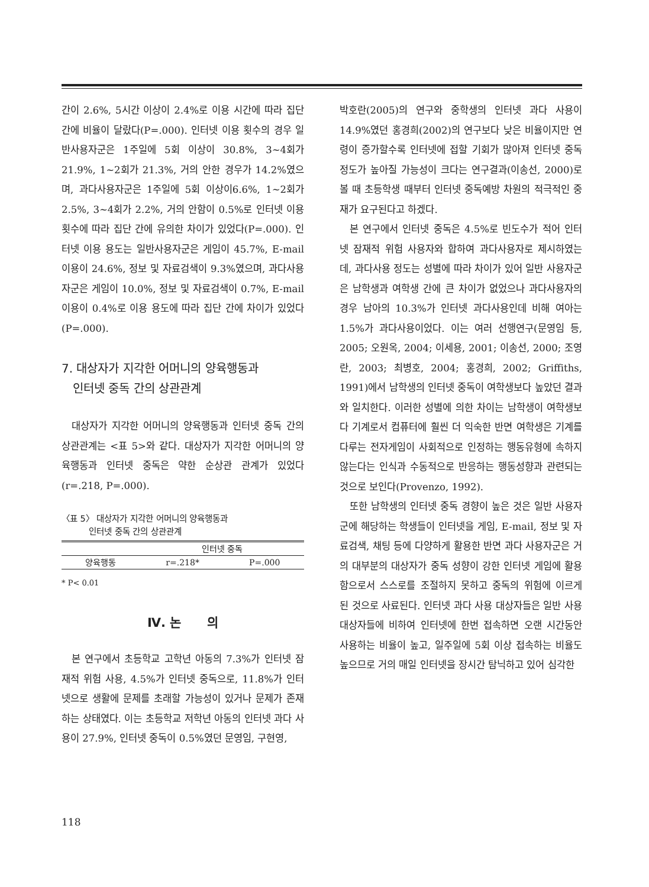간이 2.6%, 5시간 이상이 2.4%로 이용 시간에 따라 집단 간에 비율이 달랐다(P=.000). 인터넷 이용 횟수의 경우 일반사용자군은 1주일에 5회 이상이 30.8%, 3~4회가 21.9%, 1~2회가 21.3%, 거의 안한 경우가 14.2%였으며, 과다사용자군은 1주일에 5회 이상이6.6%, 1~2회가 2.5%, 3~4회가 2.2%, 거의 안함이 0.5%로 인터넷 이용 횟수에 따라 집단 간에 유의한 차이가 있었다(P=.000). 인터넷 이용 용도는 일반사용자군은 게임이 45.7%, E-mail 이용이 24.6%, 정보 및 자료검색이 9.3%였으며, 과다사용자군은 게임이 10.0%, 정보 및 자료검색이 0.7%, E-mail 이용이 0.4%로 이용 용도에 따라 집단 간에 차이가 있었다(P=.000).
7. 대상자가 지각한 어머니의 양육행동과
인터넷 중독 간의 상관관계
대상자가 지각한 어머니의 양육행동과 인터넷 중독 간의 상관관계는 <표 5>와 같다. 대상자가 지각한 어머니의 양육행동과 인터넷 중독은 약한 순상관 관계가 있었다(r=.218, P=.000).
〈표 5〉 대상자가 지각한 어머니의 양육행동과
인터넷 중독 간의 상관관계
| | 인터넷 중독 | |
| --- | --- | --- |
| 양육행동 | r=.218* | P=.000 |
* P< 0.01
Ⅳ. 논 의
본 연구에서 초등학교 고학년 아동의 7.3%가 인터넷 잠재적 위험 사용, 4.5%가 인터넷 중독으로, 11.8%가 인터넷으로 생활에 문제를 초래할 가능성이 있거나 문제가 존재하는 상태였다. 이는 초등학교 저학년 아동의 인터넷 과다 사용이 27.9%, 인터넷 중독이 0.5%였던 문영임, 구현영,
박호란(2005)의 연구와 중학생의 인터넷 과다 사용이 14.9%였던 홍경희(2002)의 연구보다 낮은 비율이지만 연령이 증가할수록 인터넷에 접할 기회가 많아져 인터넷 중독 정도가 높아질 가능성이 크다는 연구결과(이송선, 2000)로 볼 때 초등학생 때부터 인터넷 중독예방 차원의 적극적인 중재가 요구된다고 하겠다.
본 연구에서 인터넷 중독은 4.5%로 빈도수가 적어 인터넷 잠재적 위험 사용자와 합하여 과다사용자로 제시하였는데, 과다사용 정도는 성별에 따라 차이가 있어 일반 사용자군은 남학생과 여학생 간에 큰 차이가 없었으나 과다사용자의 경우 남아의 10.3%가 인터넷 과다사용인데 비해 여아는 1.5%가 과다사용이었다. 이는 여러 선행연구(문영임 등, 2005; 오원옥, 2004; 이세용, 2001; 이송선, 2000; 조영란, 2003; 최병호, 2004; 홍경희, 2002; Griffiths, 1991)에서 남학생의 인터넷 중독이 여학생보다 높았던 결과와 일치한다. 이러한 성별에 의한 차이는 남학생이 여학생보다 기계로서 컴퓨터에 훨씬 더 익숙한 반면 여학생은 기계를 다루는 전자게임이 사회적으로 인정하는 행동유형에 속하지 않는다는 인식과 수동적으로 반응하는 행동성향과 관련되는 것으로 보인다(Provenzo, 1992).
또한 남학생의 인터넷 중독 경향이 높은 것은 일반 사용자군에 해당하는 학생들이 인터넷을 게임, E-mail, 정보 및 자료검색, 채팅 등에 다양하게 활용한 반면 과다 사용자군은 거의 대부분의 대상자가 중독 성향이 강한 인터넷 게임에 활용함으로서 스스로를 조절하지 못하고 중독의 위험에 이르게 된 것으로 사료된다. 인터넷 과다 사용 대상자들은 일반 사용 대상자들에 비하여 인터넷에 한번 접속하면 오랜 시간동안 사용하는 비율이 높고, 일주일에 5회 이상 접속하는 비율도 높으므로 거의 매일 인터넷을 장시간 탐닉하고 있어 심각한
118